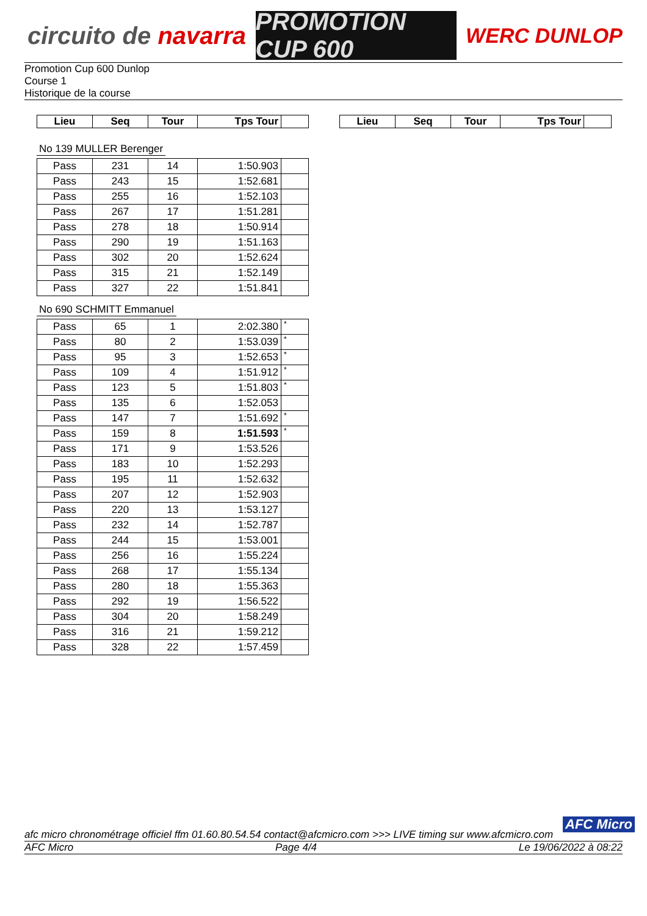circuito de navarra
PROMOTION CUP 600
WERC DUNLOP
Promotion Cup 600 Dunlop
Course 1
Historique de la course
| Lieu | Seq | Tour | Tps Tour | |
| --- | --- | --- | --- | --- |
| Lieu | Seq | Tour | Tps Tour | |
| --- | --- | --- | --- | --- |
No 139 MULLER Berenger
| Pass | 231 | 14 | 1:50.903 | |
| Pass | 243 | 15 | 1:52.681 | |
| Pass | 255 | 16 | 1:52.103 | |
| Pass | 267 | 17 | 1:51.281 | |
| Pass | 278 | 18 | 1:50.914 | |
| Pass | 290 | 19 | 1:51.163 | |
| Pass | 302 | 20 | 1:52.624 | |
| Pass | 315 | 21 | 1:52.149 | |
| Pass | 327 | 22 | 1:51.841 | |
No 690 SCHMITT Emmanuel
| Pass | 65 | 1 | 2:02.380 | * |
| Pass | 80 | 2 | 1:53.039 | * |
| Pass | 95 | 3 | 1:52.653 | * |
| Pass | 109 | 4 | 1:51.912 | * |
| Pass | 123 | 5 | 1:51.803 | * |
| Pass | 135 | 6 | 1:52.053 | |
| Pass | 147 | 7 | 1:51.692 | * |
| Pass | 159 | 8 | 1:51.593 | * |
| Pass | 171 | 9 | 1:53.526 | |
| Pass | 183 | 10 | 1:52.293 | |
| Pass | 195 | 11 | 1:52.632 | |
| Pass | 207 | 12 | 1:52.903 | |
| Pass | 220 | 13 | 1:53.127 | |
| Pass | 232 | 14 | 1:52.787 | |
| Pass | 244 | 15 | 1:53.001 | |
| Pass | 256 | 16 | 1:55.224 | |
| Pass | 268 | 17 | 1:55.134 | |
| Pass | 280 | 18 | 1:55.363 | |
| Pass | 292 | 19 | 1:56.522 | |
| Pass | 304 | 20 | 1:58.249 | |
| Pass | 316 | 21 | 1:59.212 | |
| Pass | 328 | 22 | 1:57.459 | |
AFC Micro
afc micro chronométrage officiel ffm 01.60.80.54.54 contact@afcmicro.com >>> LIVE timing sur www.afcmicro.com
AFC Micro Page 4/4 Le 19/06/2022 à 08:22